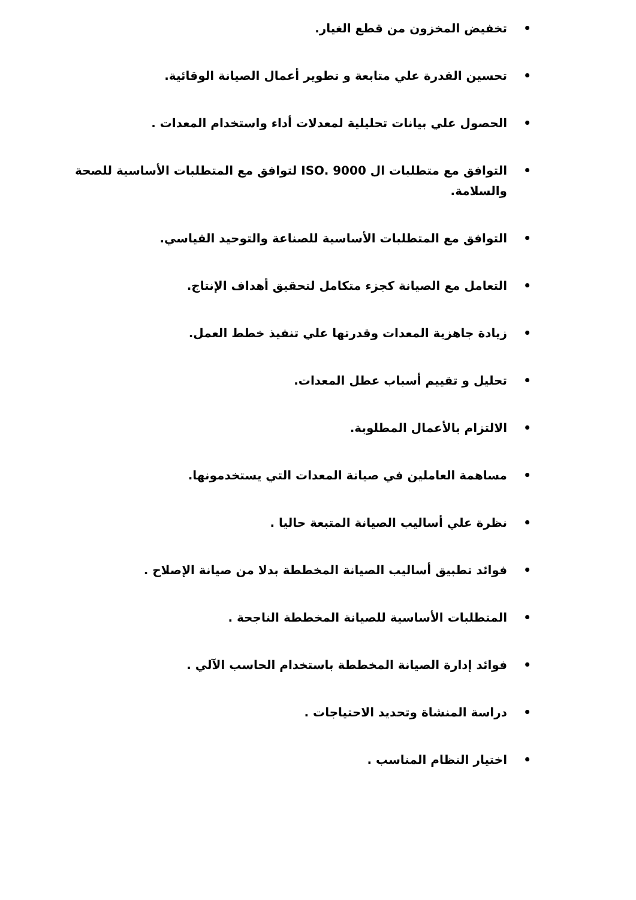• تخفيض المخزون من قطع الغيار.
• تحسين القدرة علي متابعة و تطوير أعمال الصيانة الوقائية.
• الحصول علي بيانات تحليلية لمعدلات أداء واستخدام المعدات .
• التوافق مع متطلبات ال ISO. 9000 لتوافق مع المتطلبات الأساسية للصحة والسلامة.
• التوافق مع المتطلبات الأساسية للصناعة والتوحيد القياسي.
• التعامل مع الصيانة كجزء متكامل لتحقيق أهداف الإنتاج.
• زيادة جاهزية المعدات وقدرتها علي تنفيذ خطط العمل.
• تحليل و تقييم أسباب عطل المعدات.
• الالتزام بالأعمال المطلوبة.
• مساهمة العاملين في صيانة المعدات التي يستخدمونها.
• نظرة علي أساليب الصيانة المتبعة حاليا .
• فوائد تطبيق أساليب الصيانة المخططة بدلا من صيانة الإصلاح .
• المتطلبات الأساسية للصيانة المخططة الناجحة .
• فوائد إدارة الصيانة المخططة باستخدام الحاسب الآلي .
• دراسة المنشاة وتحديد الاحتياجات .
• اختيار النظام المناسب .